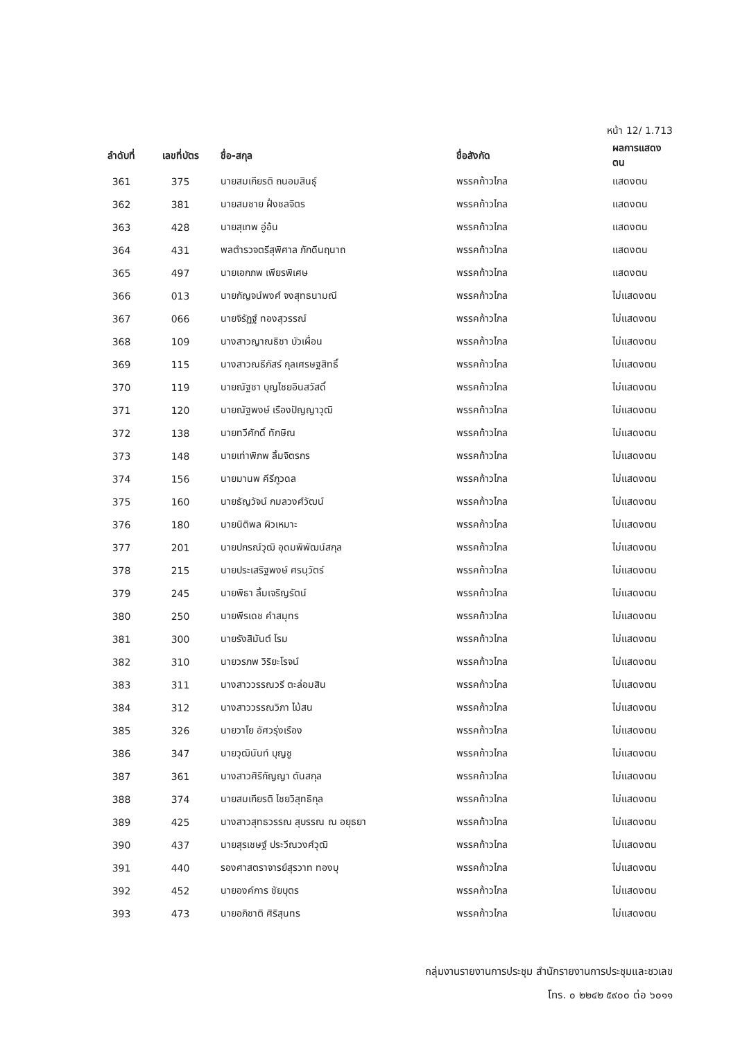หน้า 12/ 1.713
| ลำดับที่ | เลขที่บัตร | ชื่อ-สกุล | ชื่อสังกัด | ผลการแสดงตน |
| --- | --- | --- | --- | --- |
| 361 | 375 | นายสมเกียรติ ถนอมสินธุ์ | พรรคก้าวไกล | แสดงตน |
| 362 | 381 | นายสมชาย ฝั่งชลจิตร | พรรคก้าวไกล | แสดงตน |
| 363 | 428 | นายสุเทพ อู่อ้น | พรรคก้าวไกล | แสดงตน |
| 364 | 431 | พลตำรวจตรีสุพิศาล ภักดีนฤนาถ | พรรคก้าวไกล | แสดงตน |
| 365 | 497 | นายเอกภพ เพียรพิเศษ | พรรคก้าวไกล | แสดงตน |
| 366 | 013 | นายกัญจน์พงศ์ จงสุทธนามณี | พรรคก้าวไกล | ไม่แสดงตน |
| 367 | 066 | นายจิรัฏฐ์ ทองสุวรรณ์ | พรรคก้าวไกล | ไม่แสดงตน |
| 368 | 109 | นางสาวญาณธิชา บัวเผื่อน | พรรคก้าวไกล | ไม่แสดงตน |
| 369 | 115 | นางสาวณธีภัสร์ กุลเศรษฐสิทธิ์ | พรรคก้าวไกล | ไม่แสดงตน |
| 370 | 119 | นายณัฐชา บุญไชยอินสวัสดิ์ | พรรคก้าวไกล | ไม่แสดงตน |
| 371 | 120 | นายณัฐพงษ์ เรืองปัญญาวุฒิ | พรรคก้าวไกล | ไม่แสดงตน |
| 372 | 138 | นายทวีศักดิ์ ทักษิณ | พรรคก้าวไกล | ไม่แสดงตน |
| 373 | 148 | นายเท่าพิภพ ลิ้มจิตรกร | พรรคก้าวไกล | ไม่แสดงตน |
| 374 | 156 | นายมานพ คีรีภูวดล | พรรคก้าวไกล | ไม่แสดงตน |
| 375 | 160 | นายธัญวัจน์ กมลวงศ์วัฒน์ | พรรคก้าวไกล | ไม่แสดงตน |
| 376 | 180 | นายนิติพล ผิวเหมาะ | พรรคก้าวไกล | ไม่แสดงตน |
| 377 | 201 | นายปกรณ์วุฒิ อุดมพิพัฒน์สกุล | พรรคก้าวไกล | ไม่แสดงตน |
| 378 | 215 | นายประเสริฐพงษ์ ศรนุวัตร์ | พรรคก้าวไกล | ไม่แสดงตน |
| 379 | 245 | นายพิธา ลิ้มเจริญรัตน์ | พรรคก้าวไกล | ไม่แสดงตน |
| 380 | 250 | นายพีรเดช คำสมุทร | พรรคก้าวไกล | ไม่แสดงตน |
| 381 | 300 | นายรังสิมันต์ โรม | พรรคก้าวไกล | ไม่แสดงตน |
| 382 | 310 | นายวรภพ วิริยะโรจน์ | พรรคก้าวไกล | ไม่แสดงตน |
| 383 | 311 | นางสาววรรณวรี ตะล่อมสิน | พรรคก้าวไกล | ไม่แสดงตน |
| 384 | 312 | นางสาววรรณวิภา ไม้สน | พรรคก้าวไกล | ไม่แสดงตน |
| 385 | 326 | นายวาโย อัศวรุ่งเรือง | พรรคก้าวไกล | ไม่แสดงตน |
| 386 | 347 | นายวุฒินันท์ บุญชู | พรรคก้าวไกล | ไม่แสดงตน |
| 387 | 361 | นางสาวศิริกัญญา ตันสกุล | พรรคก้าวไกล | ไม่แสดงตน |
| 388 | 374 | นายสมเกียรติ ไชยวิสุทธิกุล | พรรคก้าวไกล | ไม่แสดงตน |
| 389 | 425 | นางสาวสุทธวรรณ สุบรรณ ณ อยุธยา | พรรคก้าวไกล | ไม่แสดงตน |
| 390 | 437 | นายสุรเชษฐ์ ประวีณวงศ์วุฒิ | พรรคก้าวไกล | ไม่แสดงตน |
| 391 | 440 | รองศาสตราจารย์สุรวาท ทองบุ | พรรคก้าวไกล | ไม่แสดงตน |
| 392 | 452 | นายองค์การ ชัยบุตร | พรรคก้าวไกล | ไม่แสดงตน |
| 393 | 473 | นายอภิชาติ ศิริสุนทร | พรรคก้าวไกล | ไม่แสดงตน |
กลุ่มงานรายงานการประชุม สำนักรายงานการประชุมและชวเลข
โทร. ๐ ๒๒๔๒ ๕๙๐๐ ต่อ ๖๐๑๑